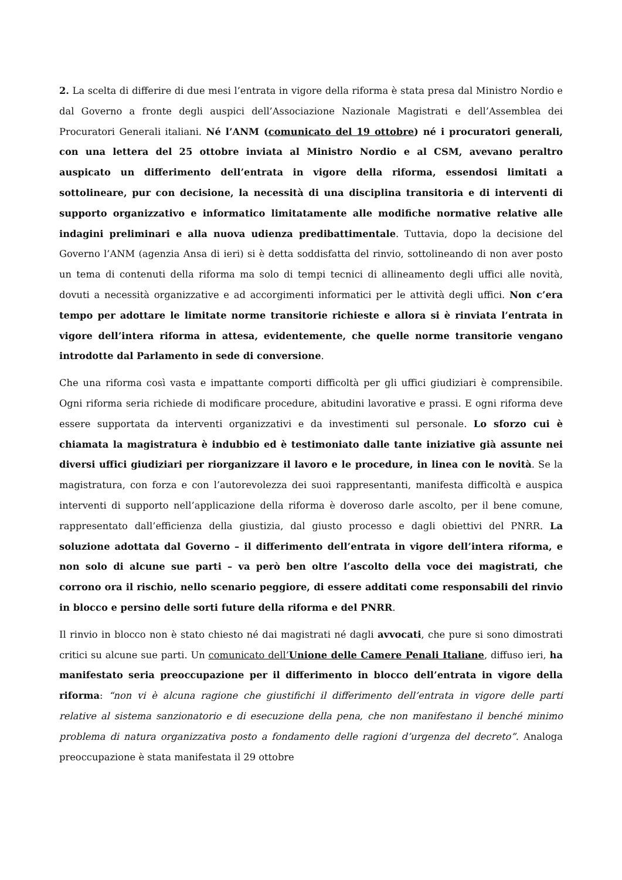2. La scelta di differire di due mesi l’entrata in vigore della riforma è stata presa dal Ministro Nordio e dal Governo a fronte degli auspici dell’Associazione Nazionale Magistrati e dell’Assemblea dei Procuratori Generali italiani. Né l’ANM (comunicato del 19 ottobre) né i procuratori generali, con una lettera del 25 ottobre inviata al Ministro Nordio e al CSM, avevano peraltro auspicato un differimento dell’entrata in vigore della riforma, essendosi limitati a sottolineare, pur con decisione, la necessità di una disciplina transitoria e di interventi di supporto organizzativo e informatico limitatamente alle modifiche normative relative alle indagini preliminari e alla nuova udienza predibattimentale. Tuttavia, dopo la decisione del Governo l’ANM (agenzia Ansa di ieri) si è detta soddisfatta del rinvio, sottolineando di non aver posto un tema di contenuti della riforma ma solo di tempi tecnici di allineamento degli uffici alle novità, dovuti a necessità organizzative e ad accorgimenti informatici per le attività degli uffici. Non c’era tempo per adottare le limitate norme transitorie richieste e allora si è rinviata l’entrata in vigore dell’intera riforma in attesa, evidentemente, che quelle norme transitorie vengano introdotte dal Parlamento in sede di conversione.
Che una riforma così vasta e impattante comporti difficoltà per gli uffici giudiziari è comprensibile. Ogni riforma seria richiede di modificare procedure, abitudini lavorative e prassi. E ogni riforma deve essere supportata da interventi organizzativi e da investimenti sul personale. Lo sforzo cui è chiamata la magistratura è indubbio ed è testimoniato dalle tante iniziative già assunte nei diversi uffici giudiziari per riorganizzare il lavoro e le procedure, in linea con le novità. Se la magistratura, con forza e con l’autorevolezza dei suoi rappresentanti, manifesta difficoltà e auspica interventi di supporto nell’applicazione della riforma è doveroso darle ascolto, per il bene comune, rappresentato dall’efficienza della giustizia, dal giusto processo e dagli obiettivi del PNRR. La soluzione adottata dal Governo – il differimento dell’entrata in vigore dell’intera riforma, e non solo di alcune sue parti – va però ben oltre l’ascolto della voce dei magistrati, che corrono ora il rischio, nello scenario peggiore, di essere additati come responsabili del rinvio in blocco e persino delle sorti future della riforma e del PNRR.
Il rinvio in blocco non è stato chiesto né dai magistrati né dagli avvocati, che pure si sono dimostrati critici su alcune sue parti. Un comunicato dell’Unione delle Camere Penali Italiane, diffuso ieri, ha manifestato seria preoccupazione per il differimento in blocco dell’entrata in vigore della riforma: “non vi è alcuna ragione che giustifichi il differimento dell’entrata in vigore delle parti relative al sistema sanzionatorio e di esecuzione della pena, che non manifestano il benché minimo problema di natura organizzativa posto a fondamento delle ragioni d’urgenza del decreto”. Analoga preoccupazione è stata manifestata il 29 ottobre